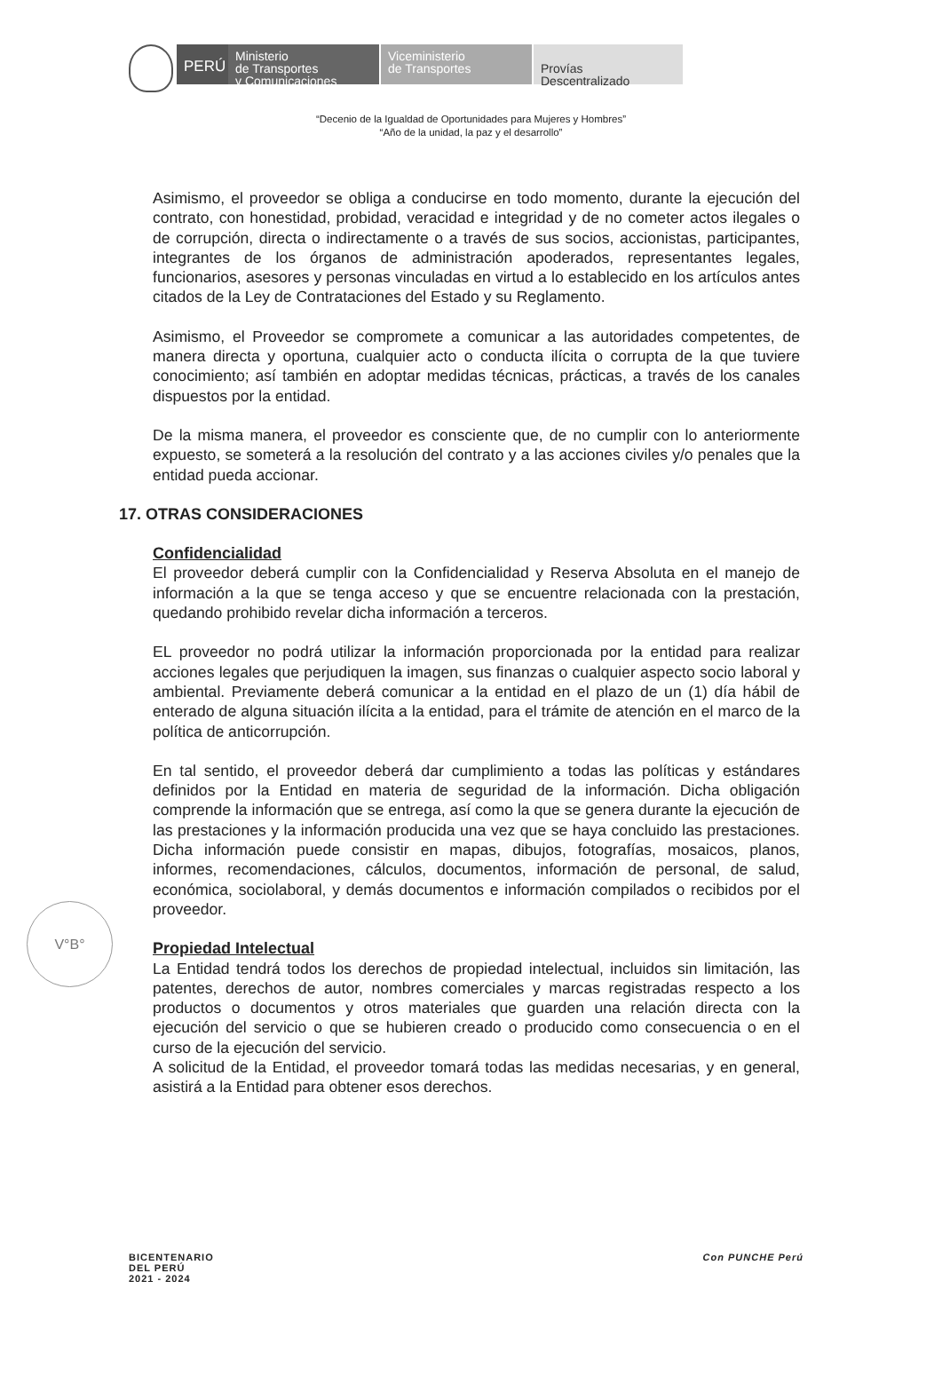PERÚ
Ministerio
de Transportes
y Comunicaciones
Viceministerio
de Transportes
Provías
Descentralizado
“Decenio de la Igualdad de Oportunidades para Mujeres y Hombres”
“Año de la unidad, la paz y el desarrollo”
Asimismo, el proveedor se obliga a conducirse en todo momento, durante la ejecución del contrato, con honestidad, probidad, veracidad e integridad y de no cometer actos ilegales o de corrupción, directa o indirectamente o a través de sus socios, accionistas, participantes, integrantes de los órganos de administración apoderados, representantes legales, funcionarios, asesores y personas vinculadas en virtud a lo establecido en los artículos antes citados de la Ley de Contrataciones del Estado y su Reglamento.
Asimismo, el Proveedor se compromete a comunicar a las autoridades competentes, de manera directa y oportuna, cualquier acto o conducta ilícita o corrupta de la que tuviere conocimiento; así también en adoptar medidas técnicas, prácticas, a través de los canales dispuestos por la entidad.
De la misma manera, el proveedor es consciente que, de no cumplir con lo anteriormente expuesto, se someterá a la resolución del contrato y a las acciones civiles y/o penales que la entidad pueda accionar.
17. OTRAS CONSIDERACIONES
Confidencialidad
El proveedor deberá cumplir con la Confidencialidad y Reserva Absoluta en el manejo de información a la que se tenga acceso y que se encuentre relacionada con la prestación, quedando prohibido revelar dicha información a terceros.
EL proveedor no podrá utilizar la información proporcionada por la entidad para realizar acciones legales que perjudiquen la imagen, sus finanzas o cualquier aspecto socio laboral y ambiental. Previamente deberá comunicar a la entidad en el plazo de un (1) día hábil de enterado de alguna situación ilícita a la entidad, para el trámite de atención en el marco de la política de anticorrupción.
En tal sentido, el proveedor deberá dar cumplimiento a todas las políticas y estándares definidos por la Entidad en materia de seguridad de la información. Dicha obligación comprende la información que se entrega, así como la que se genera durante la ejecución de las prestaciones y la información producida una vez que se haya concluido las prestaciones. Dicha información puede consistir en mapas, dibujos, fotografías, mosaicos, planos, informes, recomendaciones, cálculos, documentos, información de personal, de salud, económica, sociolaboral, y demás documentos e información compilados o recibidos por el proveedor.
Propiedad Intelectual
La Entidad tendrá todos los derechos de propiedad intelectual, incluidos sin limitación, las patentes, derechos de autor, nombres comerciales y marcas registradas respecto a los productos o documentos y otros materiales que guarden una relación directa con la ejecución del servicio o que se hubieren creado o producido como consecuencia o en el curso de la ejecución del servicio.
A solicitud de la Entidad, el proveedor tomará todas las medidas necesarias, y en general, asistirá a la Entidad para obtener esos derechos.
V°B°
BICENTENARIO
DEL PERÚ
2021 - 2024
Con PUNCHE Perú